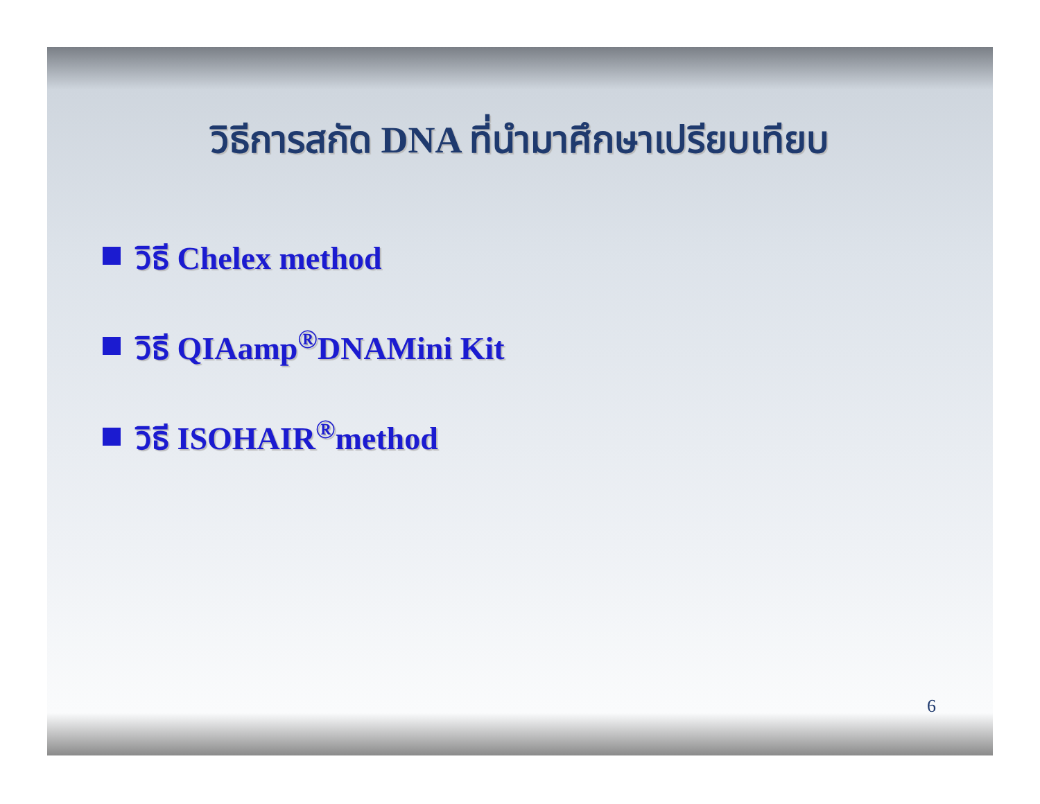วิธีการสกัด DNA ที่นำมาศึกษาเปรียบเทียบ
วิธี Chelex method
วิธี QIAamp<sup>®</sup>DNAMini Kit
วิธี ISOHAIR<sup>®</sup>method
6